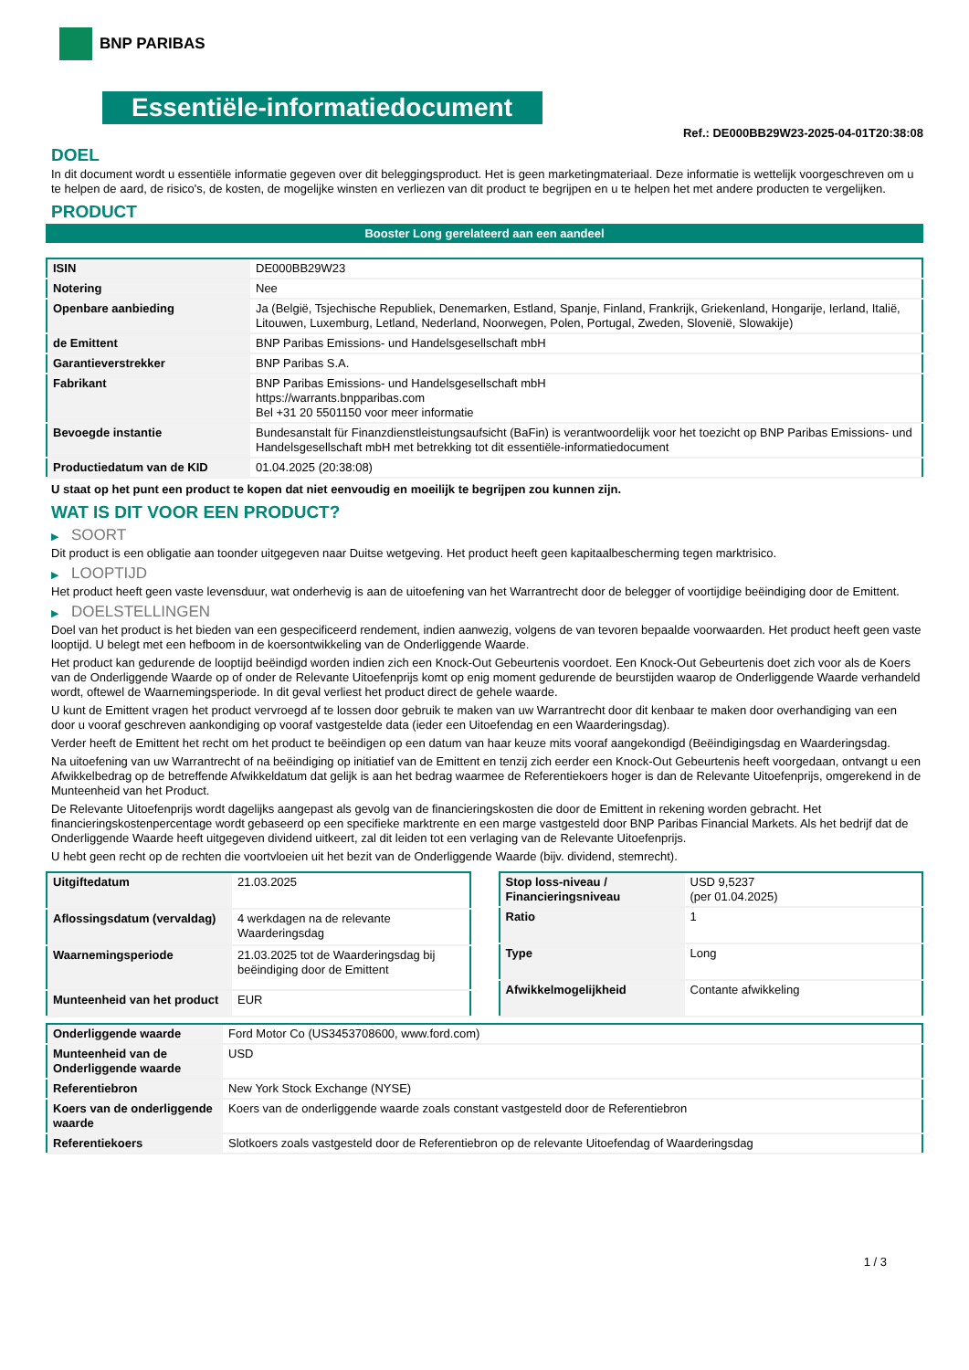BNP PARIBAS
Essentiële-informatiedocument
Ref.: DE000BB29W23-2025-04-01T20:38:08
DOEL
In dit document wordt u essentiële informatie gegeven over dit beleggingsproduct. Het is geen marketingmateriaal. Deze informatie is wettelijk voorgeschreven om u te helpen de aard, de risico's, de kosten, de mogelijke winsten en verliezen van dit product te begrijpen en u te helpen het met andere producten te vergelijken.
PRODUCT
Booster Long gerelateerd aan een aandeel
| ISIN | DE000BB29W23 |
| Notering | Nee |
| Openbare aanbieding | Ja (België, Tsjechische Republiek, Denemarken, Estland, Spanje, Finland, Frankrijk, Griekenland, Hongarije, Ierland, Italië, Litouwen, Luxemburg, Letland, Nederland, Noorwegen, Polen, Portugal, Zweden, Slovenië, Slowakije) |
| de Emittent | BNP Paribas Emissions- und Handelsgesellschaft mbH |
| Garantieverstrekker | BNP Paribas S.A. |
| Fabrikant | BNP Paribas Emissions- und Handelsgesellschaft mbH https://warrants.bnpparibas.com Bel +31 20 5501150 voor meer informatie |
| Bevoegde instantie | Bundesanstalt für Finanzdienstleistungsaufsicht (BaFin) is verantwoordelijk voor het toezicht op BNP Paribas Emissions- und Handelsgesellschaft mbH met betrekking tot dit essentiële-informatiedocument |
| Productiedatum van de KID | 01.04.2025 (20:38:08) |
U staat op het punt een product te kopen dat niet eenvoudig en moeilijk te begrijpen zou kunnen zijn.
WAT IS DIT VOOR EEN PRODUCT?
▶ SOORT
Dit product is een obligatie aan toonder uitgegeven naar Duitse wetgeving. Het product heeft geen kapitaalbescherming tegen marktrisico.
▶ LOOPTIJD
Het product heeft geen vaste levensduur, wat onderhevig is aan de uitoefening van het Warrantrecht door de belegger of voortijdige beëindiging door de Emittent.
▶ DOELSTELLINGEN
Doel van het product is het bieden van een gespecificeerd rendement, indien aanwezig, volgens de van tevoren bepaalde voorwaarden. Het product heeft geen vaste looptijd. U belegt met een hefboom in de koersontwikkeling van de Onderliggende Waarde.
Het product kan gedurende de looptijd beëindigd worden indien zich een Knock-Out Gebeurtenis voordoet. Een Knock-Out Gebeurtenis doet zich voor als de Koers van de Onderliggende Waarde op of onder de Relevante Uitoefenprijs komt op enig moment gedurende de beurstijden waarop de Onderliggende Waarde verhandeld wordt, oftewel de Waarnemingsperiode. In dit geval verliest het product direct de gehele waarde.
U kunt de Emittent vragen het product vervroegd af te lossen door gebruik te maken van uw Warrantrecht door dit kenbaar te maken door overhandiging van een door u vooraf geschreven aankondiging op vooraf vastgestelde data (ieder een Uitoefendag en een Waarderingsdag).
Verder heeft de Emittent het recht om het product te beëindigen op een datum van haar keuze mits vooraf aangekondigd (Beëindigingsdag en Waarderingsdag.
Na uitoefening van uw Warrantrecht of na beëindiging op initiatief van de Emittent en tenzij zich eerder een Knock-Out Gebeurtenis heeft voorgedaan, ontvangt u een Afwikkelbedrag op de betreffende Afwikkeldatum dat gelijk is aan het bedrag waarmee de Referentiekoers hoger is dan de Relevante Uitoefenprijs, omgerekend in de Munteenheid van het Product.
De Relevante Uitoefenprijs wordt dagelijks aangepast als gevolg van de financieringskosten die door de Emittent in rekening worden gebracht. Het financieringskostenpercentage wordt gebaseerd op een specifieke marktrente en een marge vastgesteld door BNP Paribas Financial Markets. Als het bedrijf dat de Onderliggende Waarde heeft uitgegeven dividend uitkeert, zal dit leiden tot een verlaging van de Relevante Uitoefenprijs.
U hebt geen recht op de rechten die voortvloeien uit het bezit van de Onderliggende Waarde (bijv. dividend, stemrecht).
| Uitgiftedatum | 21.03.2025 |
| Aflossingsdatum (vervaldag) | 4 werkdagen na de relevante Waarderingsdag |
| Waarnemingsperiode | 21.03.2025 tot de Waarderingsdag bij beëindiging door de Emittent |
| Munteenheid van het product | EUR |
| Stop loss-niveau / Financieringsniveau | USD 9,5237 (per 01.04.2025) |
| Ratio | 1 |
| Type | Long |
| Afwikkelmogelijkheid | Contante afwikkeling |
| Onderliggende waarde | Ford Motor Co (US3453708600, www.ford.com) |
| Munteenheid van de Onderliggende waarde | USD |
| Referentiebron | New York Stock Exchange (NYSE) |
| Koers van de onderliggende waarde | Koers van de onderliggende waarde zoals constant vastgesteld door de Referentiebron |
| Referentiekoers | Slotkoers zoals vastgesteld door de Referentiebron op de relevante Uitoefendag of Waarderingsdag |
1 / 3